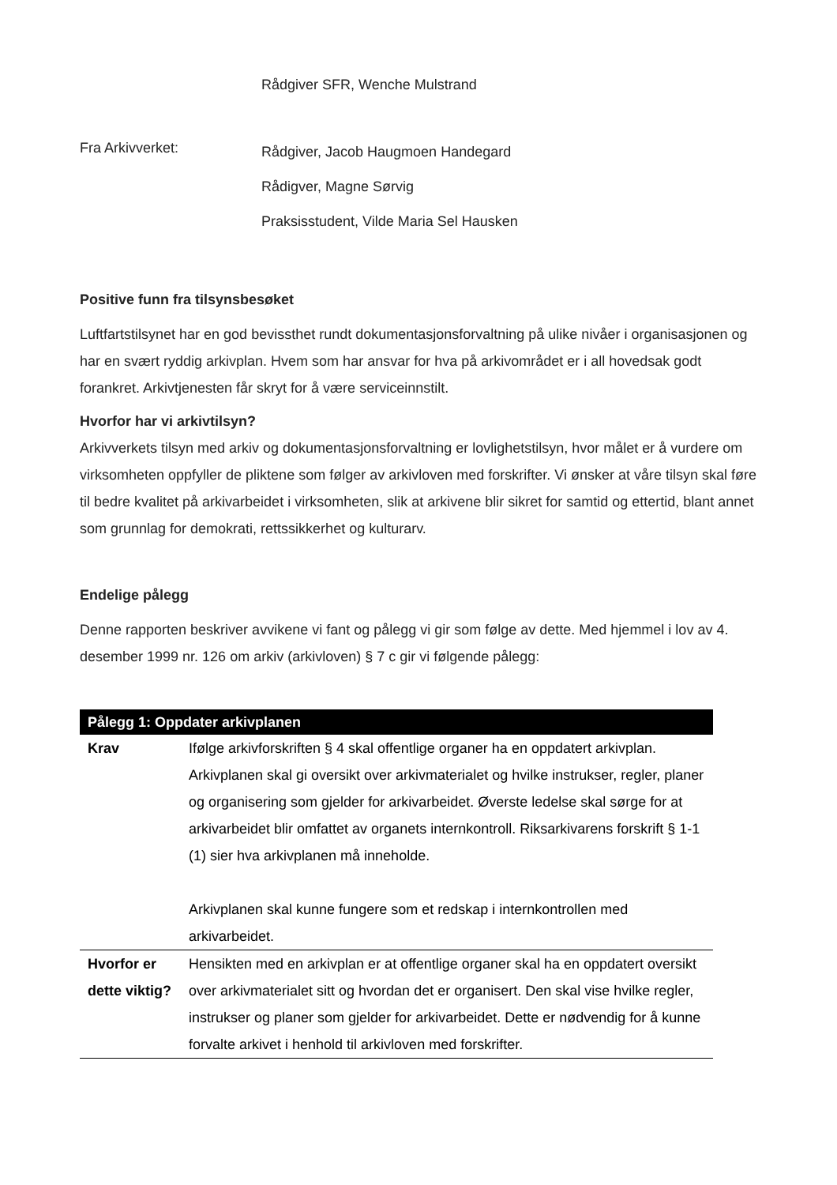Rådgiver SFR, Wenche Mulstrand
Fra Arkivverket:
Rådgiver, Jacob Haugmoen Handegard
Rådigver, Magne Sørvig
Praksisstudent, Vilde Maria Sel Hausken
Positive funn fra tilsynsbesøket
Luftfartstilsynet har en god bevissthet rundt dokumentasjonsforvaltning på ulike nivåer i organisasjonen og har en svært ryddig arkivplan. Hvem som har ansvar for hva på arkivområdet er i all hovedsak godt forankret. Arkivtjenesten får skryt for å være serviceinnstilt.
Hvorfor har vi arkivtilsyn?
Arkivverkets tilsyn med arkiv og dokumentasjonsforvaltning er lovlighetstilsyn, hvor målet er å vurdere om virksomheten oppfyller de pliktene som følger av arkivloven med forskrifter. Vi ønsker at våre tilsyn skal føre til bedre kvalitet på arkivarbeidet i virksomheten, slik at arkivene blir sikret for samtid og ettertid, blant annet som grunnlag for demokrati, rettssikkerhet og kulturarv.
Endelige pålegg
Denne rapporten beskriver avvikene vi fant og pålegg vi gir som følge av dette. Med hjemmel i lov av 4. desember 1999 nr. 126 om arkiv (arkivloven) § 7 c gir vi følgende pålegg:
| Pålegg 1: Oppdater arkivplanen | |
| --- | --- |
| Krav | Ifølge arkivforskriften § 4 skal offentlige organer ha en oppdatert arkivplan. Arkivplanen skal gi oversikt over arkivmaterialet og hvilke instrukser, regler, planer og organisering som gjelder for arkivarbeidet. Øverste ledelse skal sørge for at arkivarbeidet blir omfattet av organets internkontroll. Riksarkivarens forskrift § 1-1 (1) sier hva arkivplanen må inneholde. Arkivplanen skal kunne fungere som et redskap i internkontrollen med arkivarbeidet. |
| Hvorfor er dette viktig? | Hensikten med en arkivplan er at offentlige organer skal ha en oppdatert oversikt over arkivmaterialet sitt og hvordan det er organisert. Den skal vise hvilke regler, instrukser og planer som gjelder for arkivarbeidet. Dette er nødvendig for å kunne forvalte arkivet i henhold til arkivloven med forskrifter. |